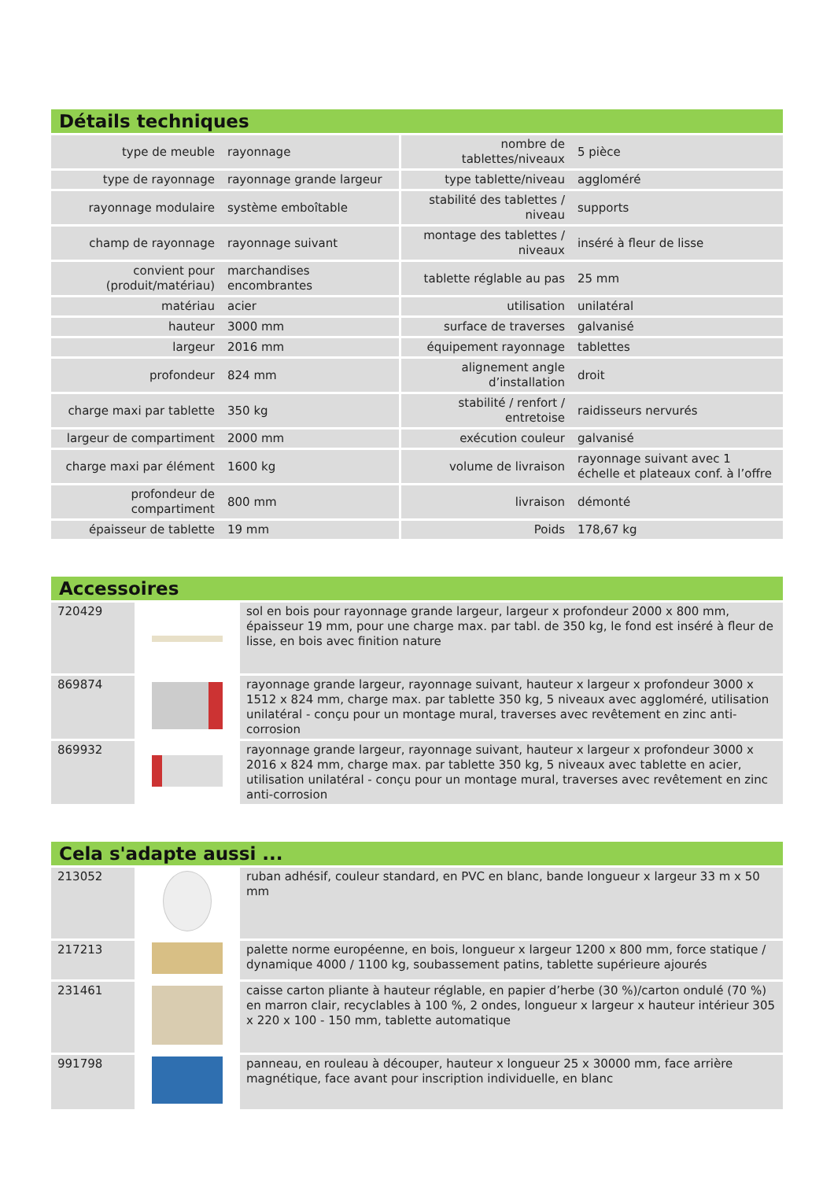Détails techniques
| type de meuble | rayonnage | nombre de tablettes/niveaux | 5 pièce |
| type de rayonnage | rayonnage grande largeur | type tablette/niveau | aggloméré |
| rayonnage modulaire | système emboîtable | stabilité des tablettes / niveau | supports |
| champ de rayonnage | rayonnage suivant | montage des tablettes / niveaux | inséré à fleur de lisse |
| convient pour (produit/matériau) | marchandises encombrantes | tablette réglable au pas | 25 mm |
| matériau | acier | utilisation | unilatéral |
| hauteur | 3000 mm | surface de traverses | galvanisé |
| largeur | 2016 mm | équipement rayonnage | tablettes |
| profondeur | 824 mm | alignement angle d’installation | droit |
| charge maxi par tablette | 350 kg | stabilité / renfort / entretoise | raidisseurs nervurés |
| largeur de compartiment | 2000 mm | exécution couleur | galvanisé |
| charge maxi par élément | 1600 kg | volume de livraison | rayonnage suivant avec 1 échelle et plateaux conf. à l’offre |
| profondeur de compartiment | 800 mm | livraison | démonté |
| épaisseur de tablette | 19 mm | Poids | 178,67 kg |
Accessoires
| 720429 | | sol en bois pour rayonnage grande largeur, largeur x profondeur 2000 x 800 mm, épaisseur 19 mm, pour une charge max. par tabl. de 350 kg, le fond est inséré à fleur de lisse, en bois avec finition nature |
| 869874 | | rayonnage grande largeur, rayonnage suivant, hauteur x largeur x profondeur 3000 x 1512 x 824 mm, charge max. par tablette 350 kg, 5 niveaux avec aggloméré, utilisation unilatéral - conçu pour un montage mural, traverses avec revêtement en zinc anti-corrosion |
| 869932 | | rayonnage grande largeur, rayonnage suivant, hauteur x largeur x profondeur 3000 x 2016 x 824 mm, charge max. par tablette 350 kg, 5 niveaux avec tablette en acier, utilisation unilatéral - conçu pour un montage mural, traverses avec revêtement en zinc anti-corrosion |
Cela s'adapte aussi ...
| 213052 | | ruban adhésif, couleur standard, en PVC en blanc, bande longueur x largeur 33 m x 50 mm |
| 217213 | | palette norme européenne, en bois, longueur x largeur 1200 x 800 mm, force statique / dynamique 4000 / 1100 kg, soubassement patins, tablette supérieure ajourés |
| 231461 | | caisse carton pliante à hauteur réglable, en papier d’herbe (30 %)/carton ondulé (70 %) en marron clair, recyclables à 100 %, 2 ondes, longueur x largeur x hauteur intérieur 305 x 220 x 100 - 150 mm, tablette automatique |
| 991798 | | panneau, en rouleau à découper, hauteur x longueur 25 x 30000 mm, face arrière magnétique, face avant pour inscription individuelle, en blanc |